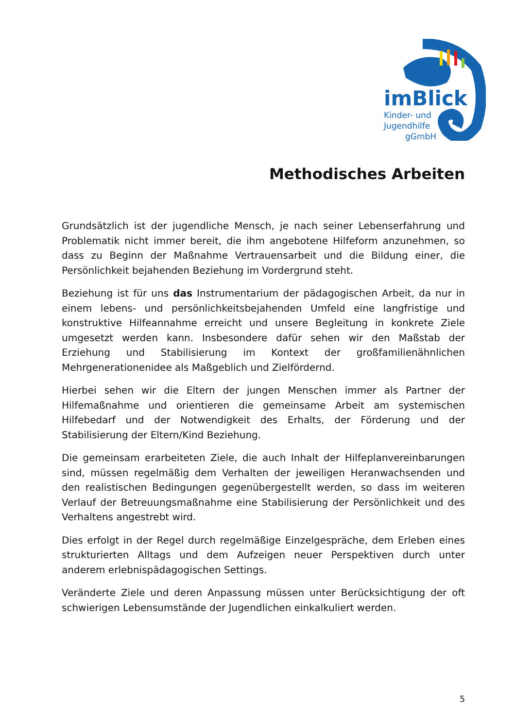imBlick
Kinder- und
Jugendhilfe
gGmbH
Methodisches Arbeiten
Grundsätzlich ist der jugendliche Mensch, je nach seiner Lebenserfahrung und Problematik nicht immer bereit, die ihm angebotene Hilfeform anzunehmen, so dass zu Beginn der Maßnahme Vertrauensarbeit und die Bildung einer, die Persönlichkeit bejahenden Beziehung im Vordergrund steht.
Beziehung ist für uns das Instrumentarium der pädagogischen Arbeit, da nur in einem lebens- und persönlichkeitsbejahenden Umfeld eine langfristige und konstruktive Hilfeannahme erreicht und unsere Begleitung in konkrete Ziele umgesetzt werden kann. Insbesondere dafür sehen wir den Maßstab der Erziehung und Stabilisierung im Kontext der großfamilienähnlichen Mehrgenerationenidee als Maßgeblich und Zielfördernd.
Hierbei sehen wir die Eltern der jungen Menschen immer als Partner der Hilfemaßnahme und orientieren die gemeinsame Arbeit am systemischen Hilfebedarf und der Notwendigkeit des Erhalts, der Förderung und der Stabilisierung der Eltern/Kind Beziehung.
Die gemeinsam erarbeiteten Ziele, die auch Inhalt der Hilfeplanvereinbarungen sind, müssen regelmäßig dem Verhalten der jeweiligen Heranwachsenden und den realistischen Bedingungen gegenübergestellt werden, so dass im weiteren Verlauf der Betreuungsmaßnahme eine Stabilisierung der Persönlichkeit und des Verhaltens angestrebt wird.
Dies erfolgt in der Regel durch regelmäßige Einzelgespräche, dem Erleben eines strukturierten Alltags und dem Aufzeigen neuer Perspektiven durch unter anderem erlebnispädagogischen Settings.
Veränderte Ziele und deren Anpassung müssen unter Berücksichtigung der oft schwierigen Lebensumstände der Jugendlichen einkalkuliert werden.
5